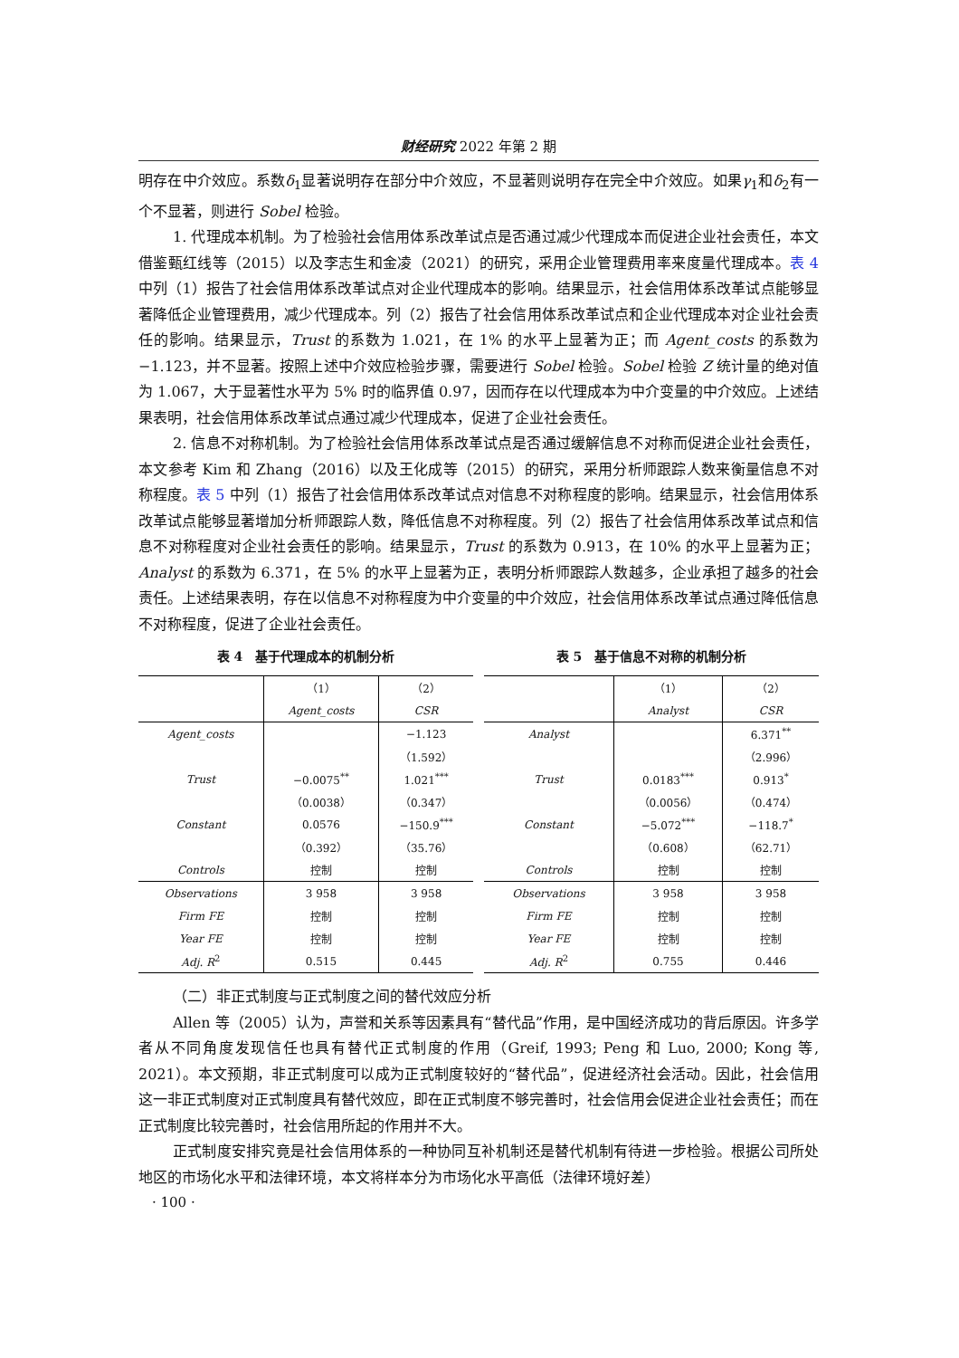财经研究 2022 年第 2 期
明存在中介效应。系数δ<sub>1</sub>显著说明存在部分中介效应，不显著则说明存在完全中介效应。如果γ<sub>1</sub>和δ<sub>2</sub>有一个不显著，则进行 Sobel 检验。
1. 代理成本机制。为了检验社会信用体系改革试点是否通过减少代理成本而促进企业社会责任，本文借鉴甄红线等（2015）以及李志生和金凌（2021）的研究，采用企业管理费用率来度量代理成本。表 4 中列（1）报告了社会信用体系改革试点对企业代理成本的影响。结果显示，社会信用体系改革试点能够显著降低企业管理费用，减少代理成本。列（2）报告了社会信用体系改革试点和企业代理成本对企业社会责任的影响。结果显示，Trust 的系数为 1.021，在 1% 的水平上显著为正；而 Agent_costs 的系数为−1.123，并不显著。按照上述中介效应检验步骤，需要进行 Sobel 检验。Sobel 检验 Z 统计量的绝对值为 1.067，大于显著性水平为 5% 时的临界值 0.97，因而存在以代理成本为中介变量的中介效应。上述结果表明，社会信用体系改革试点通过减少代理成本，促进了企业社会责任。
2. 信息不对称机制。为了检验社会信用体系改革试点是否通过缓解信息不对称而促进企业社会责任，本文参考 Kim 和 Zhang（2016）以及王化成等（2015）的研究，采用分析师跟踪人数来衡量信息不对称程度。表 5 中列（1）报告了社会信用体系改革试点对信息不对称程度的影响。结果显示，社会信用体系改革试点能够显著增加分析师跟踪人数，降低信息不对称程度。列（2）报告了社会信用体系改革试点和信息不对称程度对企业社会责任的影响。结果显示，Trust 的系数为 0.913，在 10% 的水平上显著为正；Analyst 的系数为 6.371，在 5% 的水平上显著为正，表明分析师跟踪人数越多，企业承担了越多的社会责任。上述结果表明，存在以信息不对称程度为中介变量的中介效应，社会信用体系改革试点通过降低信息不对称程度，促进了企业社会责任。
表 4　基于代理成本的机制分析
| | （1） | （2） |
| --- | --- | --- |
| | Agent_costs | CSR |
| Agent_costs | | −1.123 |
| | | （1.592） |
| Trust | −0.0075<sup>**</sup> | 1.021<sup>***</sup> |
| | （0.0038） | （0.347） |
| Constant | 0.0576 | −150.9<sup>***</sup> |
| | （0.392） | （35.76） |
| Controls | 控制 | 控制 |
| Observations | 3 958 | 3 958 |
| Firm FE | 控制 | 控制 |
| Year FE | 控制 | 控制 |
| Adj. R<sup>2</sup> | 0.515 | 0.445 |
表 5　基于信息不对称的机制分析
| | （1） | （2） |
| --- | --- | --- |
| | Analyst | CSR |
| Analyst | | 6.371<sup>**</sup> |
| | | （2.996） |
| Trust | 0.0183<sup>***</sup> | 0.913<sup>*</sup> |
| | （0.0056） | （0.474） |
| Constant | −5.072<sup>***</sup> | −118.7<sup>*</sup> |
| | （0.608） | （62.71） |
| Controls | 控制 | 控制 |
| Observations | 3 958 | 3 958 |
| Firm FE | 控制 | 控制 |
| Year FE | 控制 | 控制 |
| Adj. R<sup>2</sup> | 0.755 | 0.446 |
（二）非正式制度与正式制度之间的替代效应分析
Allen 等（2005）认为，声誉和关系等因素具有“替代品”作用，是中国经济成功的背后原因。许多学者从不同角度发现信任也具有替代正式制度的作用（Greif, 1993; Peng 和 Luo, 2000; Kong 等, 2021）。本文预期，非正式制度可以成为正式制度较好的“替代品”，促进经济社会活动。因此，社会信用这一非正式制度对正式制度具有替代效应，即在正式制度不够完善时，社会信用会促进企业社会责任；而在正式制度比较完善时，社会信用所起的作用并不大。
正式制度安排究竟是社会信用体系的一种协同互补机制还是替代机制有待进一步检验。根据公司所处地区的市场化水平和法律环境，本文将样本分为市场化水平高低（法律环境好差）
· 100 ·